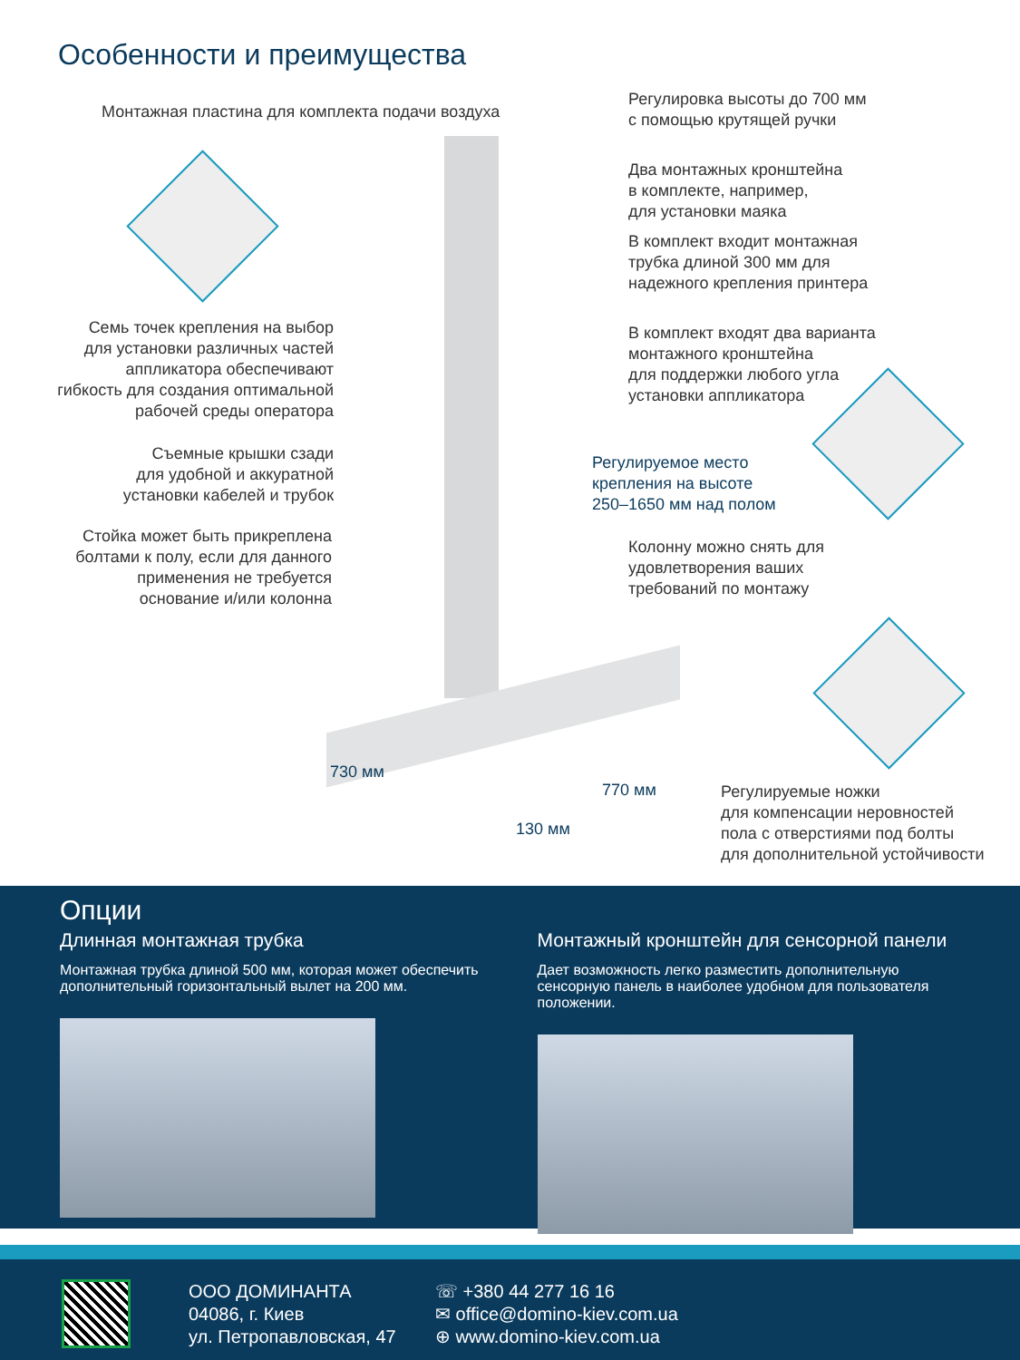Особенности и преимущества
Монтажная пластина для комплекта подачи воздуха
Регулировка высоты до 700 мм
с помощью крутящей ручки
Два монтажных кронштейна
в комплекте, например,
для установки маяка
В комплект входит монтажная
трубка длиной 300 мм для
надежного крепления принтера
Семь точек крепления на выбор
для установки различных частей
аппликатора обеспечивают
гибкость для создания оптимальной
рабочей среды оператора
В комплект входят два варианта
монтажного кронштейна
для поддержки любого угла
установки аппликатора
Съемные крышки сзади
для удобной и аккуратной
установки кабелей и трубок
Регулируемое место
крепления на высоте
250–1650 мм над полом
Стойка может быть прикреплена
болтами к полу, если для данного
применения не требуется
основание и/или колонна
Колонну можно снять для
удовлетворения ваших
требований по монтажу
730 мм
770 мм
130 мм
Регулируемые ножки
для компенсации неровностей
пола с отверстиями под болты
для дополнительной устойчивости
Опции
Длинная монтажная трубка
Монтажная трубка длиной 500 мм, которая может обеспечить дополнительный горизонтальный вылет на 200 мм.
Монтажный кронштейн для сенсорной панели
Дает возможность легко разместить дополнительную сенсорную панель в наиболее удобном для пользователя положении.
ООО ДОМИНАНТА
04086, г. Киев
ул. Петропавловская, 47
☏ +380 44 277 16 16
✉ office@domino-kiev.com.ua
⊕ www.domino-kiev.com.ua